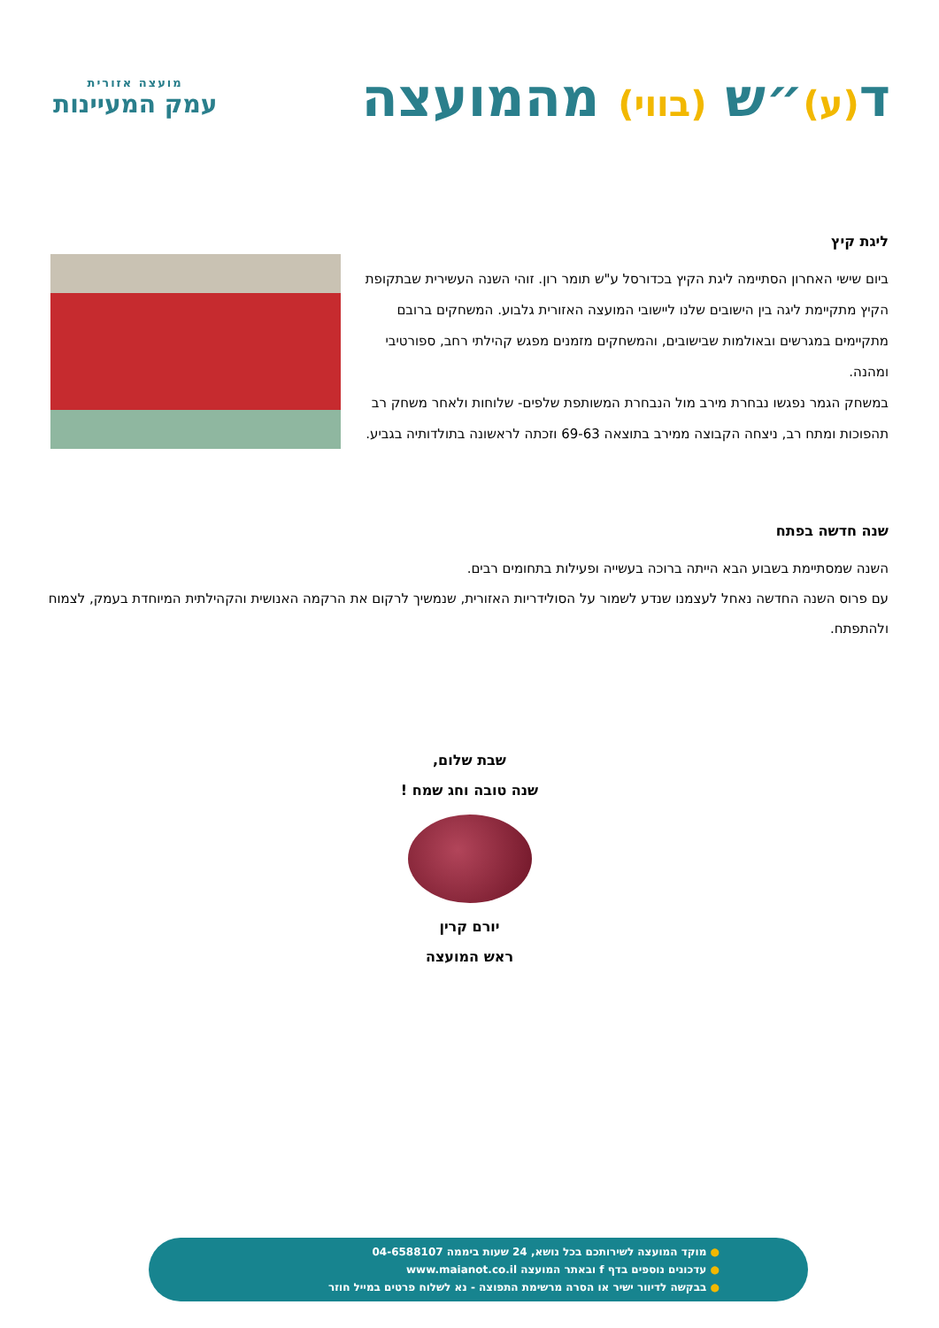ד(ע)״ש (בווי) מהמועצה
מועצה אזורית
עמק המעיינות
ליגת קיץ
ביום שישי האחרון הסתיימה ליגת הקיץ בכדורסל ע"ש תומר רון. זוהי השנה העשירית שבתקופת הקיץ מתקיימת ליגה בין הישובים שלנו ליישובי המועצה האזורית גלבוע. המשחקים ברובם מתקיימים במגרשים ובאולמות שבישובים, והמשחקים מזמנים מפגש קהילתי רחב, ספורטיבי ומהנה.
במשחק הגמר נפגשו נבחרת מירב מול הנבחרת המשותפת שלפים- שלוחות ולאחר משחק רב תהפוכות ומתח רב, ניצחה הקבוצה ממירב בתוצאה 69-63 וזכתה לראשונה בתולדותיה בגביע.
שנה חדשה בפתח
השנה שמסתיימת בשבוע הבא הייתה ברוכה בעשייה ופעילות בתחומים רבים.
עם פרוס השנה החדשה נאחל לעצמנו שנדע לשמור על הסולידריות האזורית, שנמשיך לרקום את הרקמה האנושית והקהילתית המיוחדת בעמק, לצמוח ולהתפתח.
שבת שלום,
שנה טובה וחג שמח !
יורם קרין
ראש המועצה
● מוקד המועצה לשירותכם בכל נושא, 24 שעות ביממה 04-6588107
● עדכונים נוספים בדף f ובאתר המועצה www.maianot.co.il
● בבקשה לדיוור ישיר או הסרה מרשימת התפוצה - נא לשלוח פרטים במייל חוזר